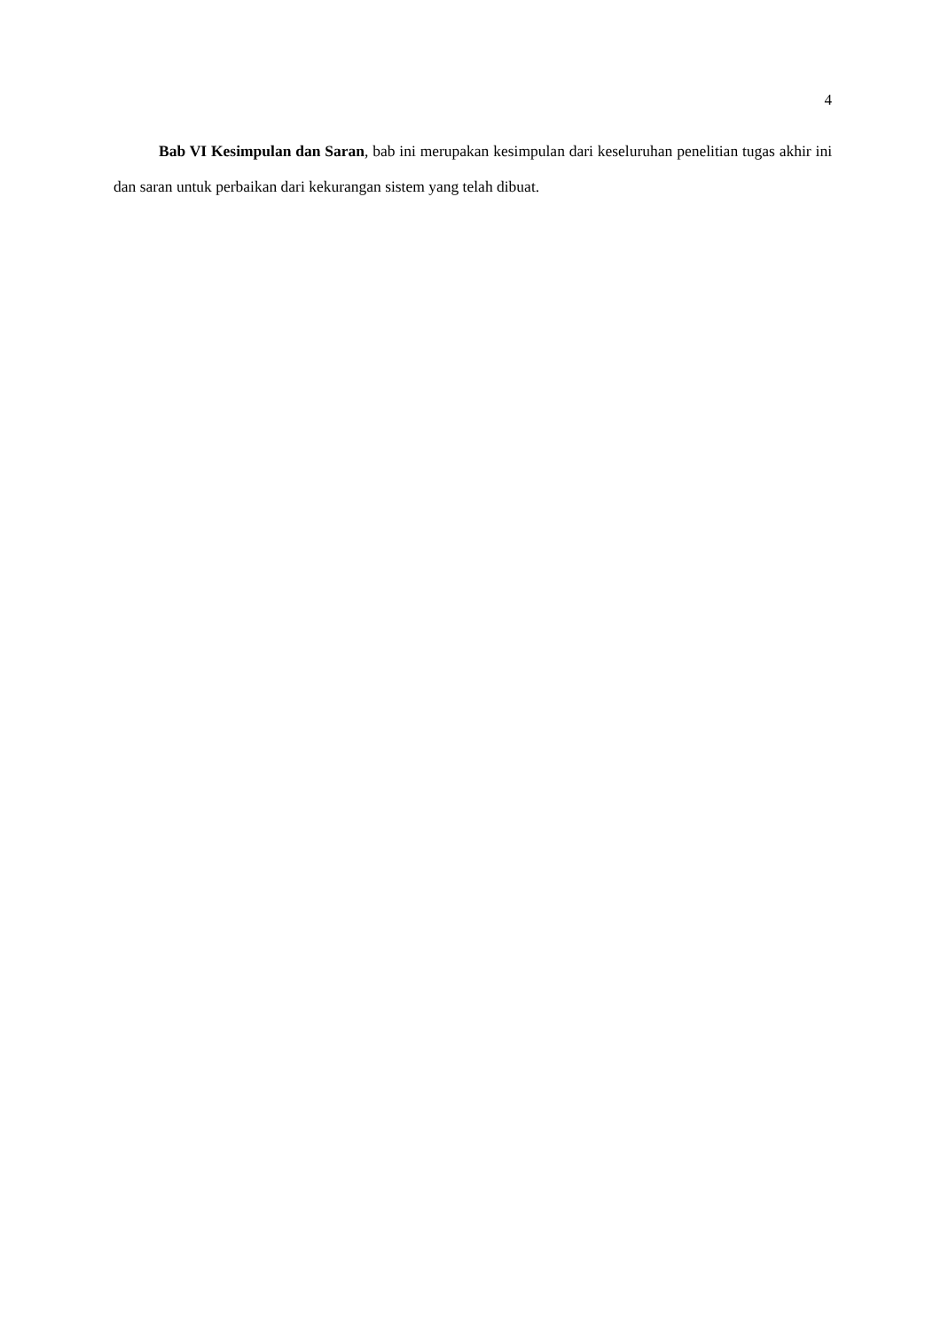4
Bab VI Kesimpulan dan Saran, bab ini merupakan kesimpulan dari keseluruhan penelitian tugas akhir ini dan saran untuk perbaikan dari kekurangan sistem yang telah dibuat.